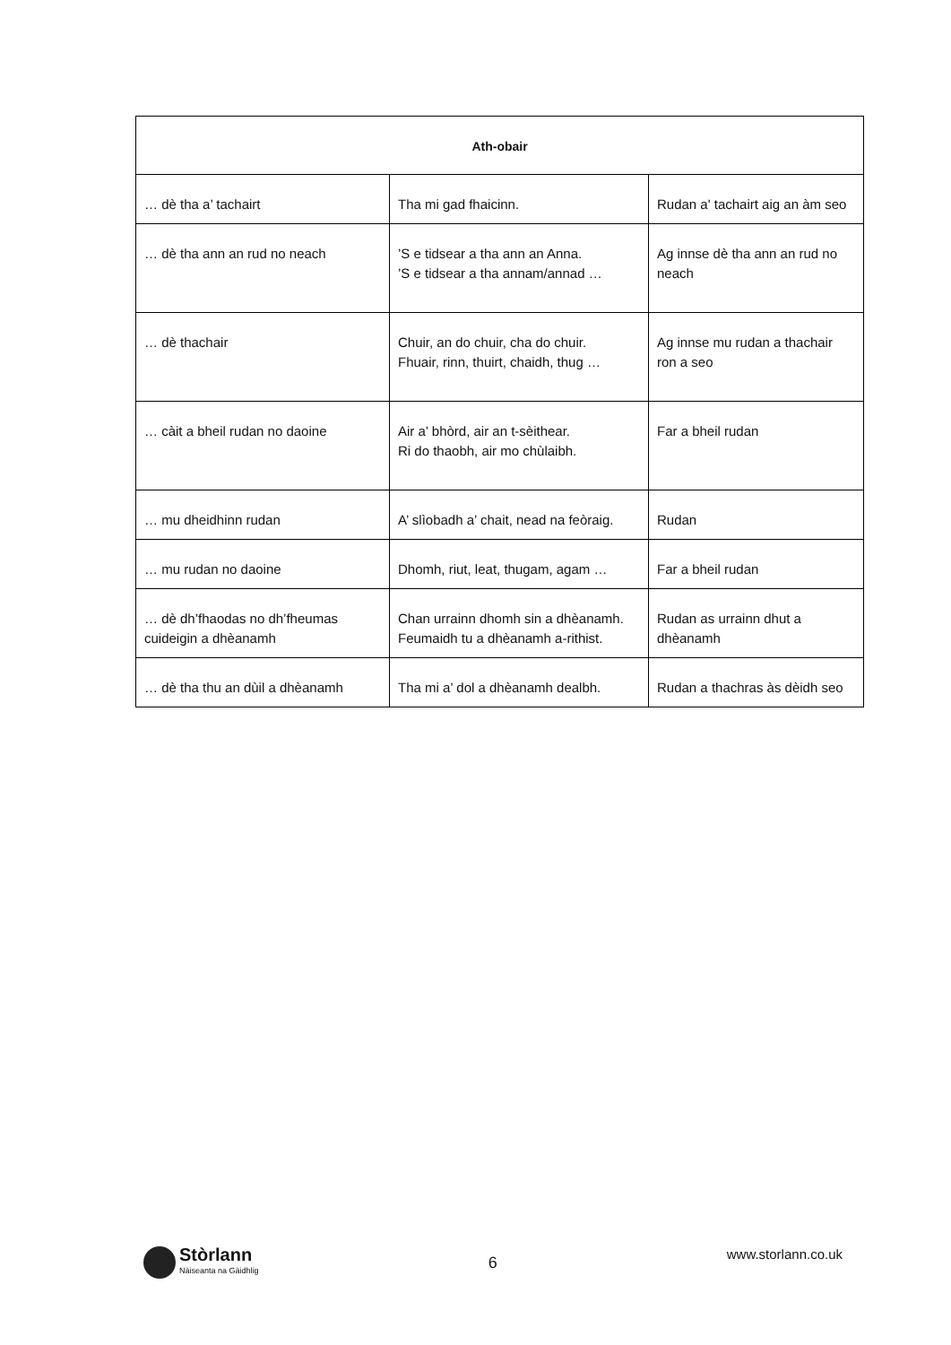| Ath-obair | | |
| --- | --- | --- |
| … dè tha a’ tachairt | Tha mi gad fhaicinn. | Rudan a' tachairt aig an àm seo |
| … dè tha ann an rud no neach | ’S e tidsear a tha ann an Anna. ’S e tidsear a tha annam/annad … | Ag innse dè tha ann an rud no neach |
| … dè thachair | Chuir, an do chuir, cha do chuir. Fhuair, rinn, thuirt, chaidh, thug … | Ag innse mu rudan a thachair ron a seo |
| … càit a bheil rudan no daoine | Air a’ bhòrd, air an t-sèithear. Ri do thaobh, air mo chùlaibh. | Far a bheil rudan |
| … mu dheidhinn rudan | A’ slìobadh a’ chait, nead na feòraig. | Rudan |
| … mu rudan no daoine | Dhomh, riut, leat, thugam, agam … | Far a bheil rudan |
| … dè dh’fhaodas no dh’fheumas cuideigin a dhèanamh | Chan urrainn dhomh sin a dhèanamh. Feumaidh tu a dhèanamh a-rithist. | Rudan as urrainn dhut a dhèanamh |
| … dè tha thu an dùil a dhèanamh | Tha mi a’ dol a dhèanamh dealbh. | Rudan a thachras às dèidh seo |
Stòrlann
Nàiseanta na Gàidhlig
6
www.storlann.co.uk